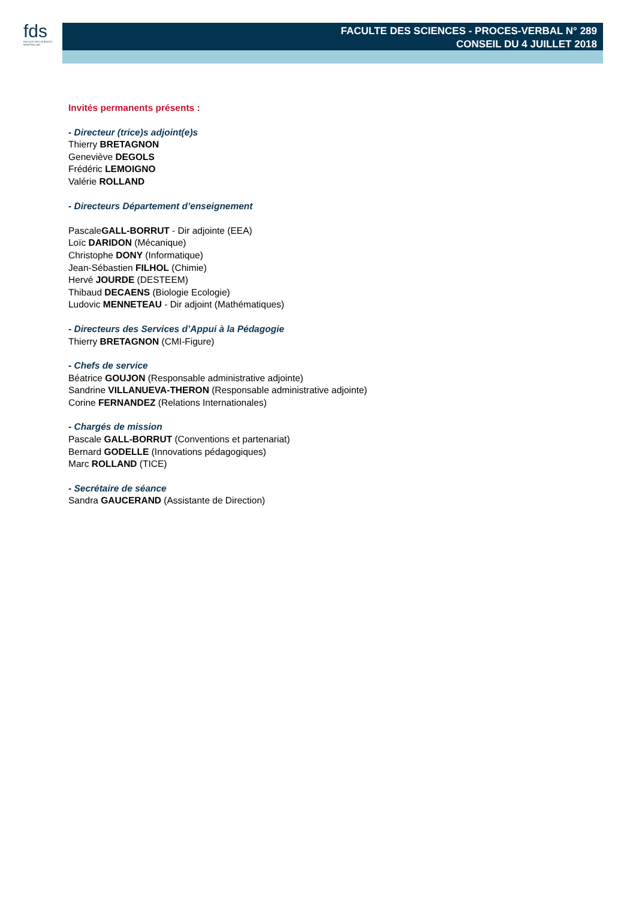fds
FACULTÉ DES SCIENCES
MONTPELLIER
FACULTE DES SCIENCES - PROCES-VERBAL N° 289
CONSEIL DU 4 JUILLET 2018
Invités permanents présents :
- Directeur (trice)s adjoint(e)s
Thierry BRETAGNON
Geneviève DEGOLS
Frédéric LEMOIGNO
Valérie ROLLAND
- Directeurs Département d’enseignement
PascaleGALL-BORRUT - Dir adjointe (EEA)
Loïc DARIDON (Mécanique)
Christophe DONY (Informatique)
Jean-Sébastien FILHOL (Chimie)
Hervé JOURDE (DESTEEM)
Thibaud DECAENS (Biologie Ecologie)
Ludovic MENNETEAU - Dir adjoint (Mathématiques)
- Directeurs des Services d’Appui à la Pédagogie
Thierry BRETAGNON (CMI-Figure)
- Chefs de service
Béatrice GOUJON (Responsable administrative adjointe)
Sandrine VILLANUEVA-THERON (Responsable administrative adjointe)
Corine FERNANDEZ (Relations Internationales)
- Chargés de mission
Pascale GALL-BORRUT (Conventions et partenariat)
Bernard GODELLE (Innovations pédagogiques)
Marc ROLLAND (TICE)
- Secrétaire de séance
Sandra GAUCERAND (Assistante de Direction)